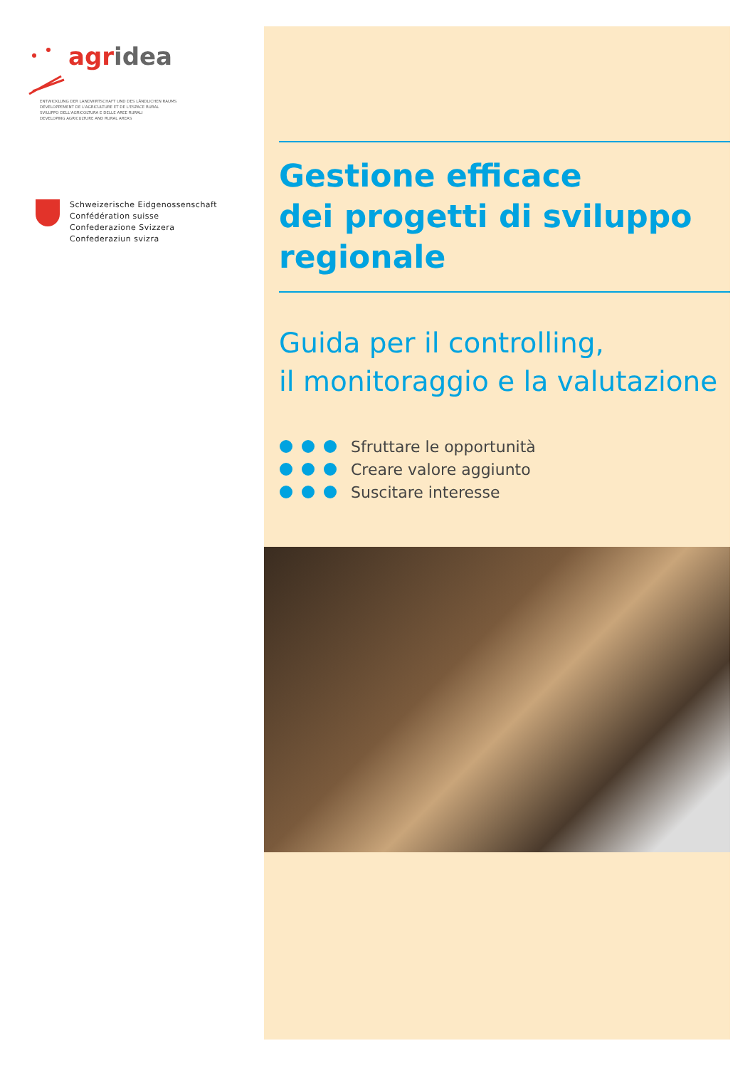agridea
ENTWICKLUNG DER LANDWIRTSCHAFT UND DES LÄNDLICHEN RAUMS
DÉVELOPPEMENT DE L'AGRICULTURE ET DE L'ESPACE RURAL
SVILUPPO DELL'AGRICOLTURA E DELLE AREE RURALI
DEVELOPING AGRICULTURE AND RURAL AREAS
Schweizerische Eidgenossenschaft
Confédération suisse
Confederazione Svizzera
Confederaziun svizra
Gestione efficace
dei progetti di sviluppo
regionale
Guida per il controlling,
il monitoraggio e la valutazione
Sfruttare le opportunità
Creare valore aggiunto
Suscitare interesse